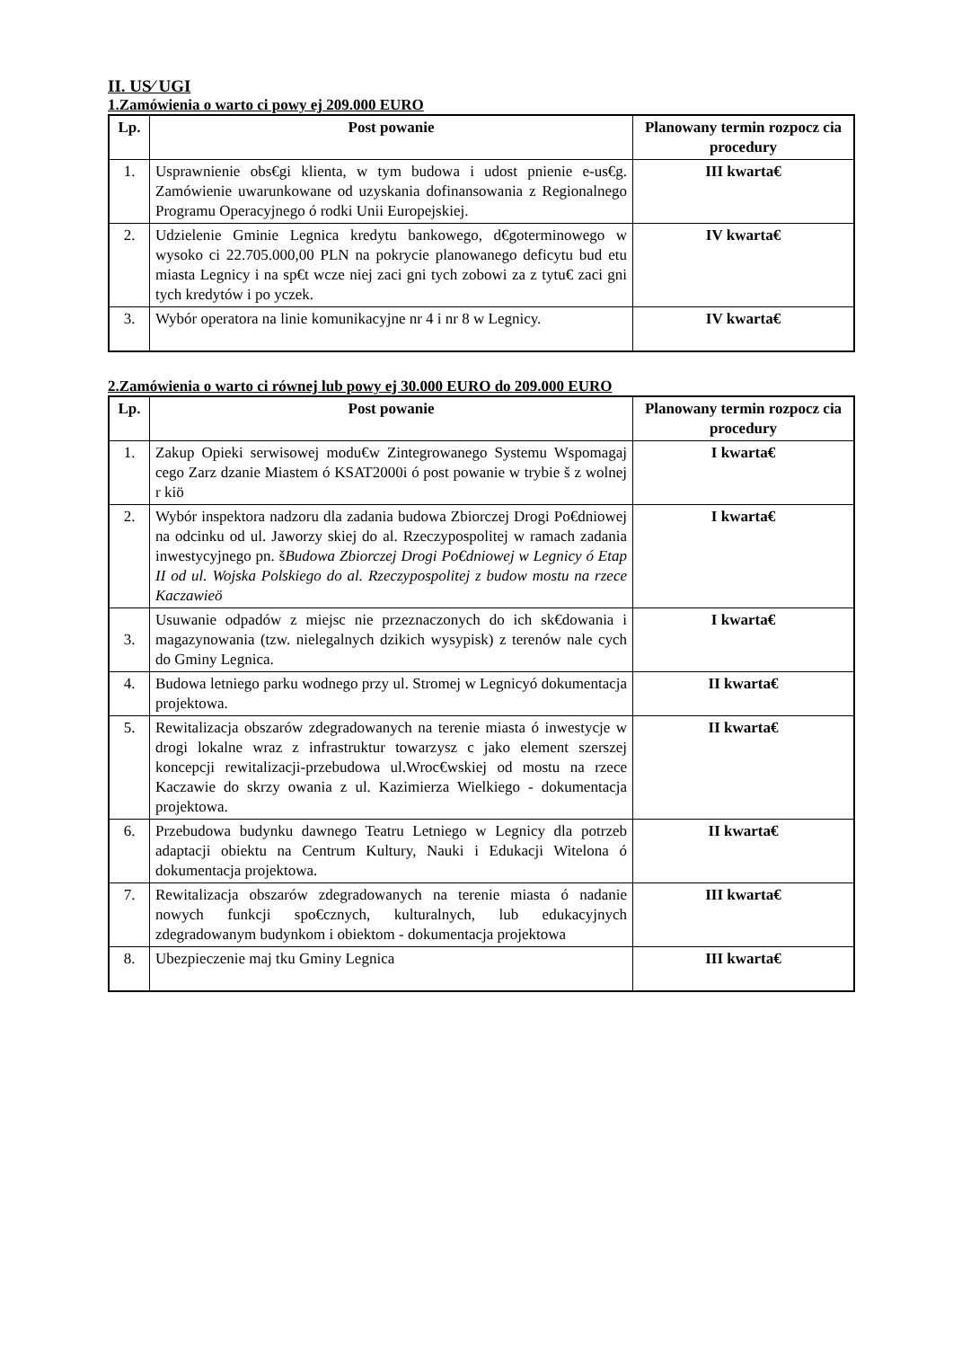II. US⁄ UGI
1.Zamówienia o warto ci powy ej 209.000 EURO
| Lp. | Post powanie | Planowany termin rozpocz cia procedury |
| --- | --- | --- |
| 1. | Usprawnienie obs€gi klienta, w tym budowa i udost pnienie e-us€g. Zamówienie uwarunkowane od uzyskania dofinansowania z Regionalnego Programu Operacyjnego ó rodki Unii Europejskiej. | III kwarta€ |
| 2. | Udzielenie Gminie Legnica kredytu bankowego, d€goterminowego w wysoko ci 22.705.000,00 PLN na pokrycie planowanego deficytu bud etu miasta Legnicy i na sp€t wcze niej zaci gni tych zobowi za z tytu€ zaci gni tych kredytów i po yczek. | IV kwarta€ |
| 3. | Wybór operatora na linie komunikacyjne nr 4 i nr 8 w Legnicy. | IV kwarta€ |
2.Zamówienia o warto ci równej lub powy ej 30.000 EURO do 209.000 EURO
| Lp. | Post powanie | Planowany termin rozpocz cia procedury |
| --- | --- | --- |
| 1. | Zakup Opieki serwisowej modu€w Zintegrowanego Systemu Wspomagaj cego Zarz dzanie Miastem ó KSAT2000i ó post powanie w trybie š z wolnej r kiö | I kwarta€ |
| 2. | Wybór inspektora nadzoru dla zadania budowa Zbiorczej Drogi Po€dniowej na odcinku od ul. Jaworzy skiej do al. Rzeczypospolitej w ramach zadania inwestycyjnego pn. š Budowa Zbiorczej Drogi Po€dniowej w Legnicy ó Etap II od ul. Wojska Polskiego do al. Rzeczypospolitej z budow mostu na rzece Kaczawieö | I kwarta€ |
| 3. | Usuwanie odpadów z miejsc nie przeznaczonych do ich sk€dowania i magazynowania (tzw. nielegalnych dzikich wysypisk) z terenów nale cych do Gminy Legnica. | I kwarta€ |
| 4. | Budowa letniego parku wodnego przy ul. Stromej w Legnicyó dokumentacja projektowa. | II kwarta€ |
| 5. | Rewitalizacja obszarów zdegradowanych na terenie miasta ó inwestycje w drogi lokalne wraz z infrastruktur towarzysz c jako element szerszej koncepcji rewitalizacji-przebudowa ul.Wroc€wskiej od mostu na rzece Kaczawie do skrzy owania z ul. Kazimierza Wielkiego - dokumentacja projektowa. | II kwarta€ |
| 6. | Przebudowa budynku dawnego Teatru Letniego w Legnicy dla potrzeb adaptacji obiektu na Centrum Kultury, Nauki i Edukacji Witelona ó dokumentacja projektowa. | II kwarta€ |
| 7. | Rewitalizacja obszarów zdegradowanych na terenie miasta ó nadanie nowych funkcji spo€cznych, kulturalnych, lub edukacyjnych zdegradowanym budynkom i obiektom - dokumentacja projektowa | III kwarta€ |
| 8. | Ubezpieczenie maj tku Gminy Legnica | III kwarta€ |